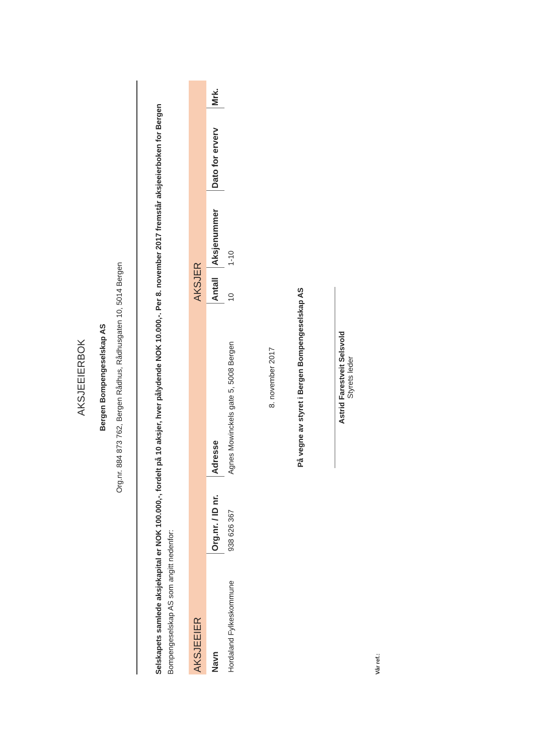AKSJEEIERBOK
Bergen Bompengeselskap AS
Org.nr. 884 873 762, Bergen Rådhus, Rådhusgaten 10, 5014 Bergen
Selskapets samlede aksjekapital er NOK 100.000,-, fordelt på 10 aksjer, hver pålydende NOK 10.000,-. Per 8. november 2017 fremstår aksjeeierboken for Bergen
Bompengeselskap AS som angitt nedenfor:
| AKSJEEIER | | | AKSJER | | | |
| --- | --- | --- | --- | --- | --- | --- |
| Navn | Org.nr. / ID nr. | Adresse | Antall | Aksjenummer | Dato for erverv | Mrk. |
| Hordaland Fylkeskommune | 938 626 367 | Agnes Mowinckels gate 5, 5008 Bergen | 10 | 1-10 | | |
8. november 2017
På vegne av styret i Bergen Bompengeselskap AS
Astrid Farestveit Selsvold
Styrets leder
Vår ref.: